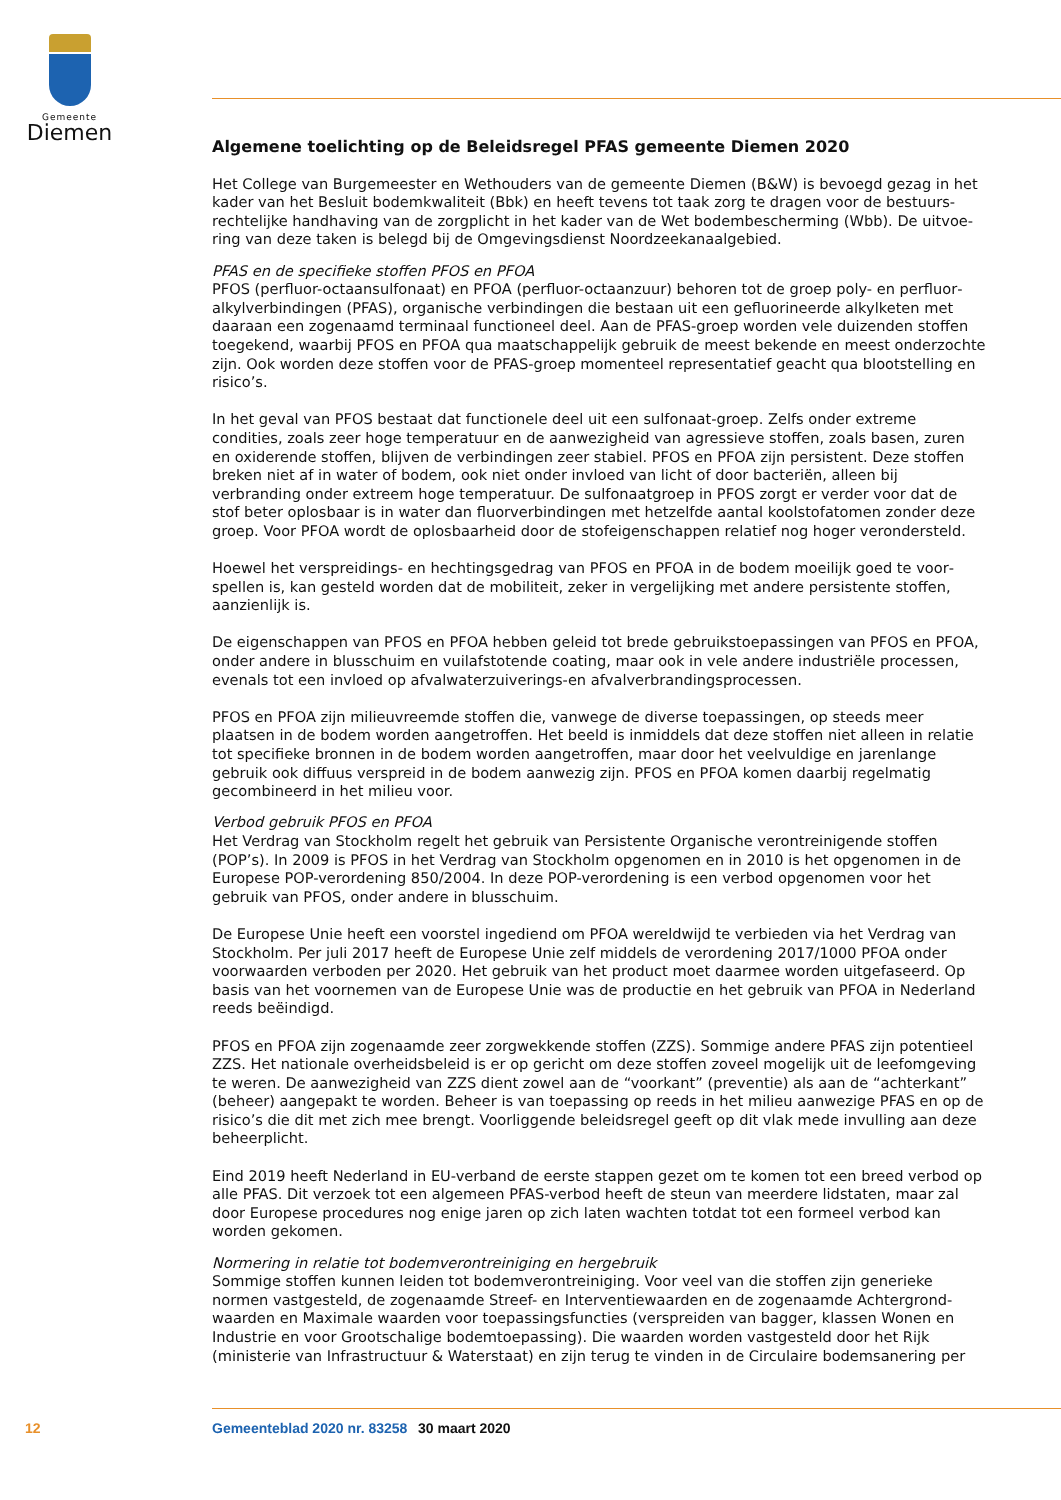Gemeente
Diemen
Algemene toelichting op de Beleidsregel PFAS gemeente Diemen 2020
Het College van Burgemeester en Wethouders van de gemeente Diemen (B&W) is bevoegd gezag in het kader van het Besluit bodemkwaliteit (Bbk) en heeft tevens tot taak zorg te dragen voor de bestuurs­rechtelijke handhaving van de zorgplicht in het kader van de Wet bodembescherming (Wbb). De uitvoe­ring van deze taken is belegd bij de Omgevingsdienst Noordzeekanaalgebied.
PFAS en de specifieke stoffen PFOS en PFOA
PFOS (perfluor-octaansulfonaat) en PFOA (perfluor-octaanzuur) behoren tot de groep poly- en perfluor­alkylverbindingen (PFAS), organische verbindingen die bestaan uit een gefluorineerde alkylketen met daaraan een zogenaamd terminaal functioneel deel. Aan de PFAS-groep worden vele duizenden stoffen toegekend, waarbij PFOS en PFOA qua maatschappelijk gebruik de meest bekende en meest onderzochte zijn. Ook worden deze stoffen voor de PFAS-groep momenteel representatief geacht qua blootstelling en risico’s.
In het geval van PFOS bestaat dat functionele deel uit een sulfonaat-groep. Zelfs onder extreme condities, zoals zeer hoge temperatuur en de aanwezigheid van agressieve stoffen, zoals basen, zuren en oxide­rende stoffen, blijven de verbindingen zeer stabiel. PFOS en PFOA zijn persistent. Deze stoffen breken niet af in water of bodem, ook niet onder invloed van licht of door bacteriën, alleen bij verbranding onder extreem hoge temperatuur. De sulfonaatgroep in PFOS zorgt er verder voor dat de stof beter oplosbaar is in water dan fluorverbindingen met hetzelfde aantal koolstofatomen zonder deze groep. Voor PFOA wordt de oplosbaarheid door de stofeigenschappen relatief nog hoger verondersteld.
Hoewel het verspreidings- en hechtingsgedrag van PFOS en PFOA in de bodem moeilijk goed te voor­spellen is, kan gesteld worden dat de mobiliteit, zeker in vergelijking met andere persistente stoffen, aanzienlijk is.
De eigenschappen van PFOS en PFOA hebben geleid tot brede gebruikstoepassingen van PFOS en PFOA, onder andere in blusschuim en vuilafstotende coating, maar ook in vele andere industriële pro­cessen, evenals tot een invloed op afvalwaterzuiverings-en afvalverbrandingsprocessen.
PFOS en PFOA zijn milieuvreemde stoffen die, vanwege de diverse toepassingen, op steeds meer plaatsen in de bodem worden aangetroffen. Het beeld is inmiddels dat deze stoffen niet alleen in relatie tot specifieke bronnen in de bodem worden aangetroffen, maar door het veelvuldige en jarenlange gebruik ook diffuus verspreid in de bodem aanwezig zijn. PFOS en PFOA komen daarbij regelmatig gecombineerd in het milieu voor.
Verbod gebruik PFOS en PFOA
Het Verdrag van Stockholm regelt het gebruik van Persistente Organische verontreinigende stoffen (POP’s). In 2009 is PFOS in het Verdrag van Stockholm opgenomen en in 2010 is het opgenomen in de Europese POP-verordening 850/2004. In deze POP-verordening is een verbod opgenomen voor het gebruik van PFOS, onder andere in blusschuim.
De Europese Unie heeft een voorstel ingediend om PFOA wereldwijd te verbieden via het Verdrag van Stockholm. Per juli 2017 heeft de Europese Unie zelf middels de verordening 2017/1000 PFOA onder voorwaarden verboden per 2020. Het gebruik van het product moet daarmee worden uitgefaseerd. Op basis van het voornemen van de Europese Unie was de productie en het gebruik van PFOA in Nederland reeds beëindigd.
PFOS en PFOA zijn zogenaamde zeer zorgwekkende stoffen (ZZS). Sommige andere PFAS zijn potentieel ZZS. Het nationale overheidsbeleid is er op gericht om deze stoffen zoveel mogelijk uit de leefomgeving te weren. De aanwezigheid van ZZS dient zowel aan de “voorkant” (preventie) als aan de “achterkant” (beheer) aangepakt te worden. Beheer is van toepassing op reeds in het milieu aanwezige PFAS en op de risico’s die dit met zich mee brengt. Voorliggende beleidsregel geeft op dit vlak mede invulling aan deze beheerplicht.
Eind 2019 heeft Nederland in EU-verband de eerste stappen gezet om te komen tot een breed verbod op alle PFAS. Dit verzoek tot een algemeen PFAS-verbod heeft de steun van meerdere lidstaten, maar zal door Europese procedures nog enige jaren op zich laten wachten totdat tot een formeel verbod kan worden gekomen.
Normering in relatie tot bodemverontreiniging en hergebruik
Sommige stoffen kunnen leiden tot bodemverontreiniging. Voor veel van die stoffen zijn generieke normen vastgesteld, de zogenaamde Streef- en Interventiewaarden en de zogenaamde Achtergrond­waarden en Maximale waarden voor toepassingsfuncties (verspreiden van bagger, klassen Wonen en Industrie en voor Grootschalige bodemtoepassing). Die waarden worden vastgesteld door het Rijk (ministerie van Infrastructuur & Waterstaat) en zijn terug te vinden in de Circulaire bodemsanering per
12 Gemeenteblad 2020 nr. 83258 30 maart 2020